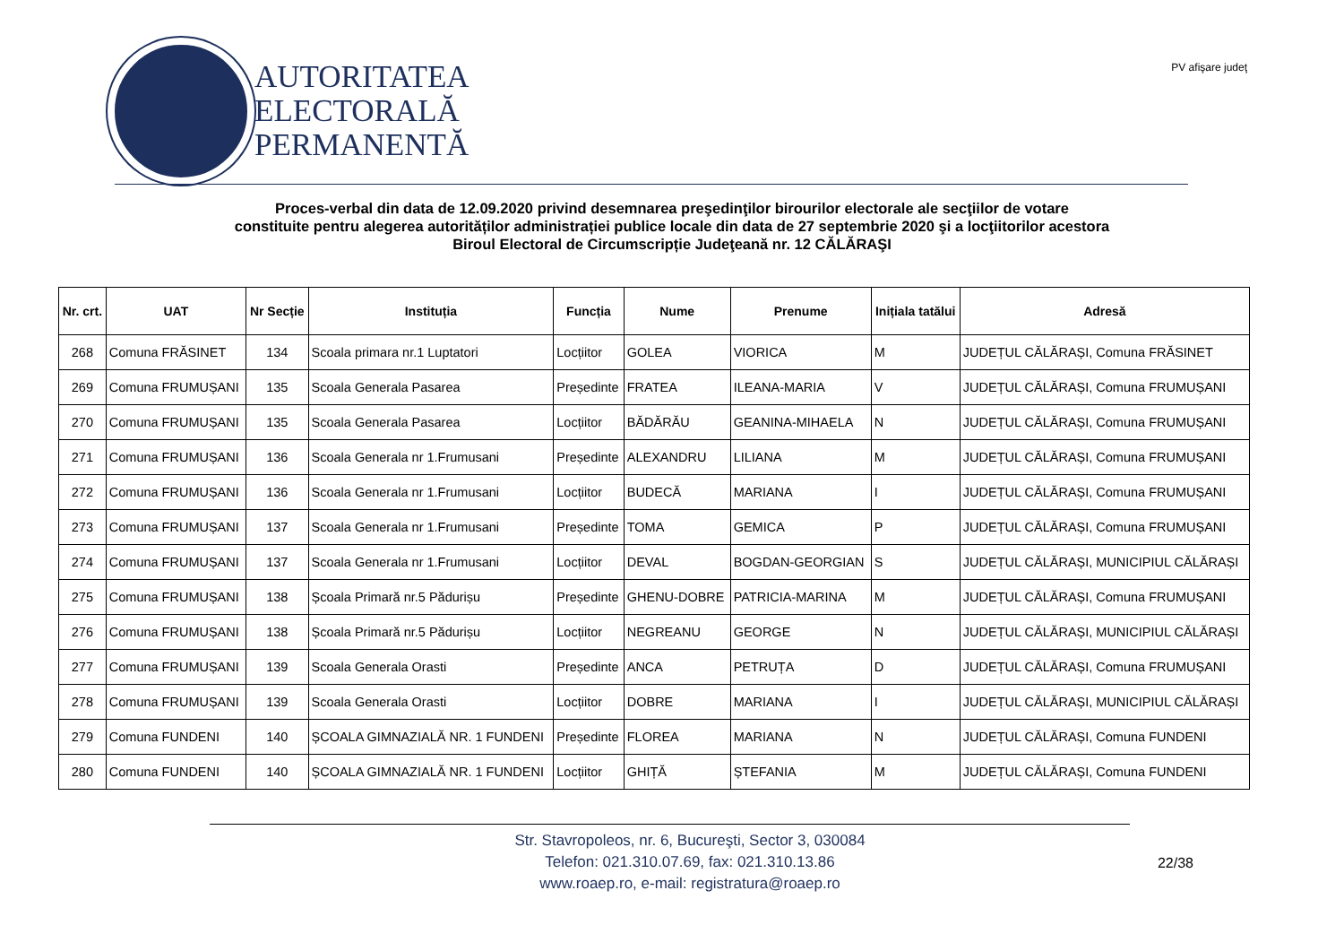AUTORITATEA
ELECTORALĂ
PERMANENTĂ
PV afişare judeţ
Proces-verbal din data de 12.09.2020 privind desemnarea preşedinţilor birourilor electorale ale secţiilor de votare
constituite pentru alegerea autorităților administrației publice locale din data de 27 septembrie 2020 şi a locţiitorilor acestora
Biroul Electoral de Circumscripție Judeţeană nr. 12 CĂLĂRAŞI
| Nr. crt. | UAT | Nr Secție | Instituția | Funcția | Nume | Prenume | Inițiala tatălui | Adresă |
| --- | --- | --- | --- | --- | --- | --- | --- | --- |
| 268 | Comuna FRĂSINET | 134 | Scoala primara nr.1 Luptatori | Locțiitor | GOLEA | VIORICA | M | JUDEȚUL CĂLĂRAȘI, Comuna FRĂSINET |
| 269 | Comuna FRUMUȘANI | 135 | Scoala Generala Pasarea | Președinte | FRATEA | ILEANA-MARIA | V | JUDEȚUL CĂLĂRAȘI, Comuna FRUMUȘANI |
| 270 | Comuna FRUMUȘANI | 135 | Scoala Generala Pasarea | Locțiitor | BĂDĂRĂU | GEANINA-MIHAELA | N | JUDEȚUL CĂLĂRAȘI, Comuna FRUMUȘANI |
| 271 | Comuna FRUMUȘANI | 136 | Scoala Generala nr 1.Frumusani | Președinte | ALEXANDRU | LILIANA | M | JUDEȚUL CĂLĂRAȘI, Comuna FRUMUȘANI |
| 272 | Comuna FRUMUȘANI | 136 | Scoala Generala nr 1.Frumusani | Locțiitor | BUDECĂ | MARIANA | I | JUDEȚUL CĂLĂRAȘI, Comuna FRUMUȘANI |
| 273 | Comuna FRUMUȘANI | 137 | Scoala Generala nr 1.Frumusani | Președinte | TOMA | GEMICA | P | JUDEȚUL CĂLĂRAȘI, Comuna FRUMUȘANI |
| 274 | Comuna FRUMUȘANI | 137 | Scoala Generala nr 1.Frumusani | Locțiitor | DEVAL | BOGDAN-GEORGIAN | S | JUDEȚUL CĂLĂRAȘI, MUNICIPIUL CĂLĂRAȘI |
| 275 | Comuna FRUMUȘANI | 138 | Școala Primară nr.5 Pădurișu | Președinte | GHENU-DOBRE | PATRICIA-MARINA | M | JUDEȚUL CĂLĂRAȘI, Comuna FRUMUȘANI |
| 276 | Comuna FRUMUȘANI | 138 | Școala Primară nr.5 Pădurișu | Locțiitor | NEGREANU | GEORGE | N | JUDEȚUL CĂLĂRAȘI, MUNICIPIUL CĂLĂRAȘI |
| 277 | Comuna FRUMUȘANI | 139 | Scoala Generala Orasti | Președinte | ANCA | PETRUȚA | D | JUDEȚUL CĂLĂRAȘI, Comuna FRUMUȘANI |
| 278 | Comuna FRUMUȘANI | 139 | Scoala Generala Orasti | Locțiitor | DOBRE | MARIANA | I | JUDEȚUL CĂLĂRAȘI, MUNICIPIUL CĂLĂRAȘI |
| 279 | Comuna FUNDENI | 140 | ȘCOALA GIMNAZIALĂ NR. 1 FUNDENI | Președinte | FLOREA | MARIANA | N | JUDEȚUL CĂLĂRAȘI, Comuna FUNDENI |
| 280 | Comuna FUNDENI | 140 | ȘCOALA GIMNAZIALĂ NR. 1 FUNDENI | Locțiitor | GHIȚĂ | ȘTEFANIA | M | JUDEȚUL CĂLĂRAȘI, Comuna FUNDENI |
Str. Stavropoleos, nr. 6, Bucureşti, Sector 3, 030084
Telefon: 021.310.07.69, fax: 021.310.13.86
www.roaep.ro, e-mail: registratura@roaep.ro
22/38